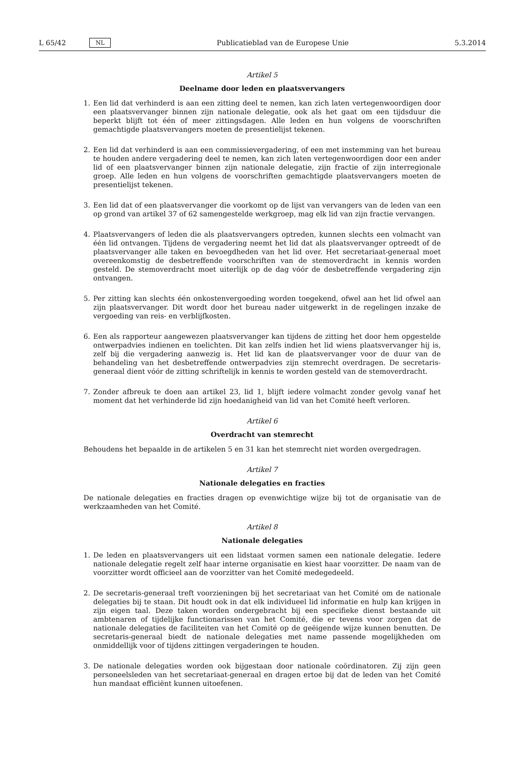L 65/42 NL Publicatieblad van de Europese Unie 5.3.2014
Artikel 5
Deelname door leden en plaatsvervangers
1. Een lid dat verhinderd is aan een zitting deel te nemen, kan zich laten vertegenwoordigen door een plaatsvervanger binnen zijn nationale delegatie, ook als het gaat om een tijdsduur die beperkt blijft tot één of meer zittingsdagen. Alle leden en hun volgens de voorschriften gemachtigde plaatsvervangers moeten de presentielijst tekenen.
2. Een lid dat verhinderd is aan een commissievergadering, of een met instemming van het bureau te houden andere vergadering deel te nemen, kan zich laten vertegenwoordigen door een ander lid of een plaatsvervanger binnen zijn nationale delegatie, zijn fractie of zijn interregionale groep. Alle leden en hun volgens de voorschriften gemachtigde plaatsvervangers moeten de presentielijst tekenen.
3. Een lid dat of een plaatsvervanger die voorkomt op de lijst van vervangers van de leden van een op grond van artikel 37 of 62 samengestelde werkgroep, mag elk lid van zijn fractie vervangen.
4. Plaatsvervangers of leden die als plaatsvervangers optreden, kunnen slechts een volmacht van één lid ontvangen. Tijdens de vergadering neemt het lid dat als plaatsvervanger optreedt of de plaatsvervanger alle taken en bevoegdheden van het lid over. Het secretariaat-generaal moet overeenkomstig de desbetreffende voorschriften van de stemoverdracht in kennis worden gesteld. De stemoverdracht moet uiterlijk op de dag vóór de desbetreffende vergadering zijn ontvangen.
5. Per zitting kan slechts één onkostenvergoeding worden toegekend, ofwel aan het lid ofwel aan zijn plaatsvervanger. Dit wordt door het bureau nader uitgewerkt in de regelingen inzake de vergoeding van reis- en verblijfkosten.
6. Een als rapporteur aangewezen plaatsvervanger kan tijdens de zitting het door hem opgestelde ontwerpadvies indienen en toelichten. Dit kan zelfs indien het lid wiens plaatsvervanger hij is, zelf bij die vergadering aanwezig is. Het lid kan de plaatsvervanger voor de duur van de behandeling van het desbetreffende ontwerpadvies zijn stemrecht overdragen. De secretaris-generaal dient vóór de zitting schriftelijk in kennis te worden gesteld van de stemoverdracht.
7. Zonder afbreuk te doen aan artikel 23, lid 1, blijft iedere volmacht zonder gevolg vanaf het moment dat het verhinderde lid zijn hoedanigheid van lid van het Comité heeft verloren.
Artikel 6
Overdracht van stemrecht
Behoudens het bepaalde in de artikelen 5 en 31 kan het stemrecht niet worden overgedragen.
Artikel 7
Nationale delegaties en fracties
De nationale delegaties en fracties dragen op evenwichtige wijze bij tot de organisatie van de werkzaamheden van het Comité.
Artikel 8
Nationale delegaties
1. De leden en plaatsvervangers uit een lidstaat vormen samen een nationale delegatie. Iedere nationale delegatie regelt zelf haar interne organisatie en kiest haar voorzitter. De naam van de voorzitter wordt officieel aan de voorzitter van het Comité medegedeeld.
2. De secretaris-generaal treft voorzieningen bij het secretariaat van het Comité om de nationale delegaties bij te staan. Dit houdt ook in dat elk individueel lid informatie en hulp kan krijgen in zijn eigen taal. Deze taken worden ondergebracht bij een specifieke dienst bestaande uit ambtenaren of tijdelijke functionarissen van het Comité, die er tevens voor zorgen dat de nationale delegaties de faciliteiten van het Comité op de geëigende wijze kunnen benutten. De secretaris-generaal biedt de nationale delegaties met name passende mogelijkheden om onmiddellijk voor of tijdens zittingen vergaderingen te houden.
3. De nationale delegaties worden ook bijgestaan door nationale coördinatoren. Zij zijn geen personeelsleden van het secretariaat-generaal en dragen ertoe bij dat de leden van het Comité hun mandaat efficiënt kunnen uitoefenen.